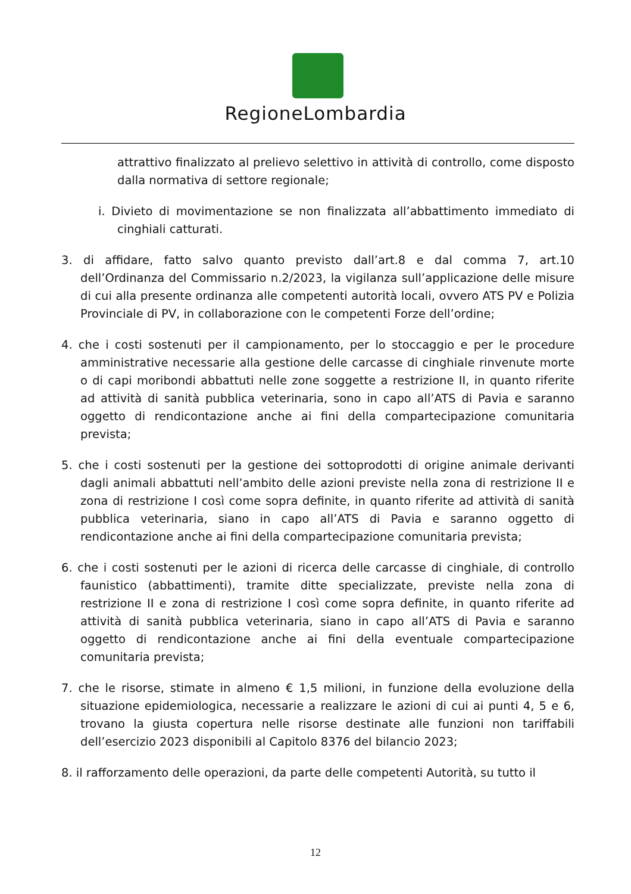RegioneLombardia
attrattivo finalizzato al prelievo selettivo in attività di controllo, come disposto dalla normativa di settore regionale;
i. Divieto di movimentazione se non finalizzata all’abbattimento immediato di cinghiali catturati.
3. di affidare, fatto salvo quanto previsto dall’art.8 e dal comma 7, art.10 dell’Ordinanza del Commissario n.2/2023, la vigilanza sull’applicazione delle misure di cui alla presente ordinanza alle competenti autorità locali, ovvero ATS PV e Polizia Provinciale di PV, in collaborazione con le competenti Forze dell’ordine;
4. che i costi sostenuti per il campionamento, per lo stoccaggio e per le procedure amministrative necessarie alla gestione delle carcasse di cinghiale rinvenute morte o di capi moribondi abbattuti nelle zone soggette a restrizione II, in quanto riferite ad attività di sanità pubblica veterinaria, sono in capo all’ATS di Pavia e saranno oggetto di rendicontazione anche ai fini della compartecipazione comunitaria prevista;
5. che i costi sostenuti per la gestione dei sottoprodotti di origine animale derivanti dagli animali abbattuti nell’ambito delle azioni previste nella zona di restrizione II e zona di restrizione I così come sopra definite, in quanto riferite ad attività di sanità pubblica veterinaria, siano in capo all’ATS di Pavia e saranno oggetto di rendicontazione anche ai fini della compartecipazione comunitaria prevista;
6. che i costi sostenuti per le azioni di ricerca delle carcasse di cinghiale, di controllo faunistico (abbattimenti), tramite ditte specializzate, previste nella zona di restrizione II e zona di restrizione I così come sopra definite, in quanto riferite ad attività di sanità pubblica veterinaria, siano in capo all’ATS di Pavia e saranno oggetto di rendicontazione anche ai fini della eventuale compartecipazione comunitaria prevista;
7. che le risorse, stimate in almeno € 1,5 milioni, in funzione della evoluzione della situazione epidemiologica, necessarie a realizzare le azioni di cui ai punti 4, 5 e 6, trovano la giusta copertura nelle risorse destinate alle funzioni non tariffabili dell’esercizio 2023 disponibili al Capitolo 8376 del bilancio 2023;
8. il rafforzamento delle operazioni, da parte delle competenti Autorità, su tutto il
12